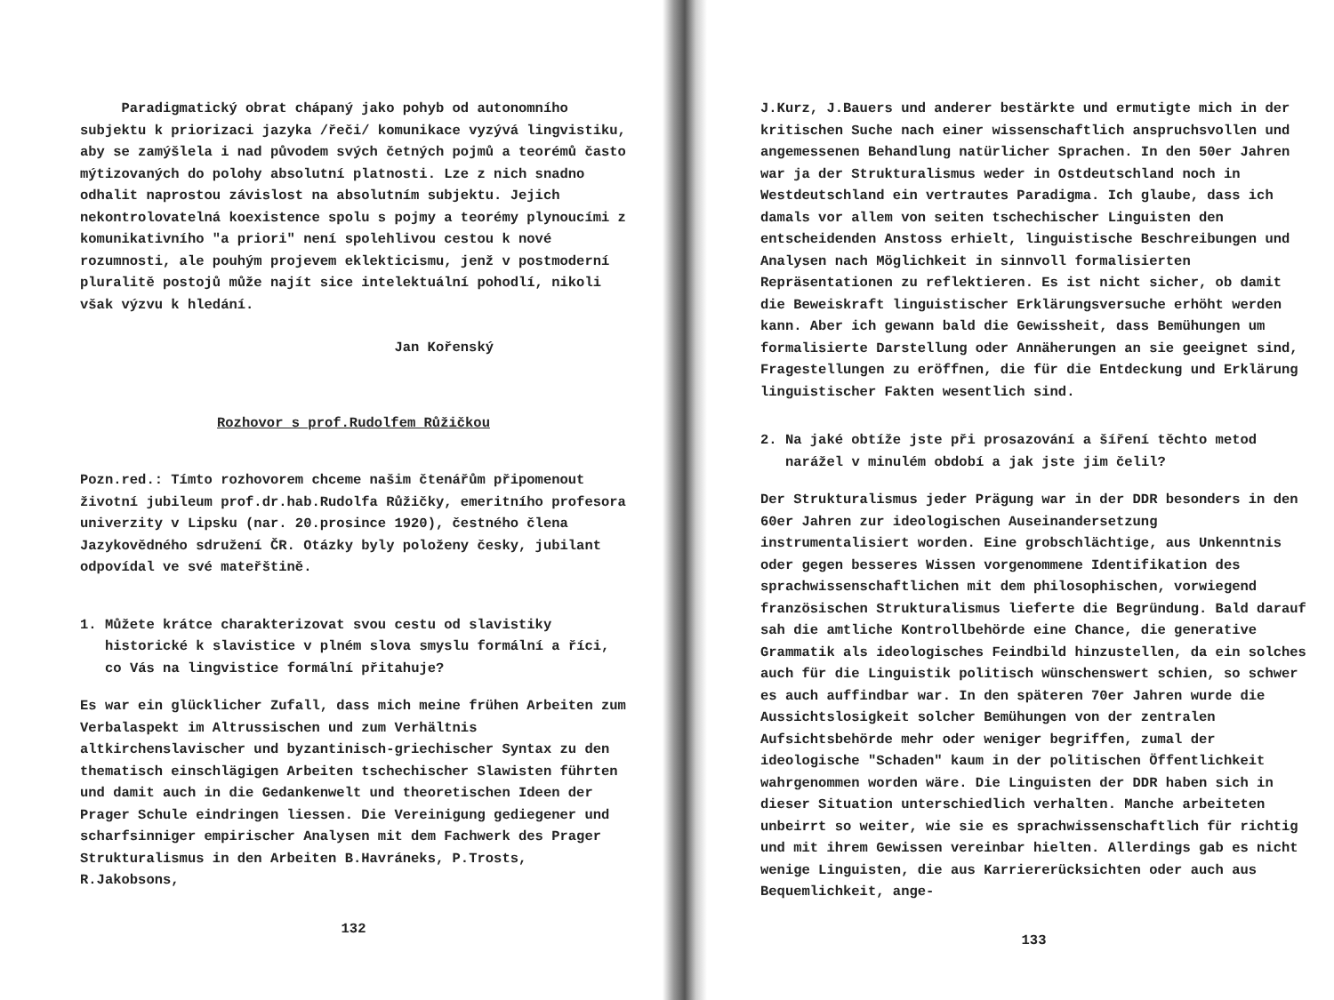Paradigmatický obrat chápaný jako pohyb od autonomního subjektu k priorizaci jazyka /řeči/ komunikace vyzývá lingvistiku, aby se zamýšlela i nad původem svých četných pojmů a teorémů často mýtizovaných do polohy absolutní platnosti. Lze z nich snadno odhalit naprostou závislost na absolutním subjektu. Jejich nekontrolovatelná koexistence spolu s pojmy a teorémy plynoucími z komunikativního "a priori" není spolehlivou cestou k nové rozumnosti, ale pouhým projevem eklekticismu, jenž v postmoderní pluralitě postojů může najít sice intelektuální pohodlí, nikoli však výzvu k hledání.
Jan Kořenský
Rozhovor s prof.Rudolfem Růžičkou
Pozn.red.: Tímto rozhovorem chceme našim čtenářům připomenout životní jubileum prof.dr.hab.Rudolfa Růžičky, emeritního profesora univerzity v Lipsku (nar. 20.prosince 1920), čestného člena Jazykovědného sdružení ČR. Otázky byly položeny česky, jubilant odpovídal ve své mateřštině.
1. Můžete krátce charakterizovat svou cestu od slavistiky historické k slavistice v plném slova smyslu formální a říci, co Vás na lingvistice formální přitahuje?
Es war ein glücklicher Zufall, dass mich meine frühen Arbeiten zum Verbalaspekt im Altrussischen und zum Verhältnis altkirchenslavischer und byzantinisch-griechischer Syntax zu den thematisch einschlägigen Arbeiten tschechischer Slawisten führten und damit auch in die Gedankenwelt und theoretischen Ideen der Prager Schule eindringen liessen. Die Vereinigung gediegener und scharfsinniger empirischer Analysen mit dem Fachwerk des Prager Strukturalismus in den Arbeiten B.Havráneks, P.Trosts, R.Jakobsons,
132
J.Kurz, J.Bauers und anderer bestärkte und ermutigte mich in der kritischen Suche nach einer wissenschaftlich anspruchsvollen und angemessenen Behandlung natürlicher Sprachen. In den 50er Jahren war ja der Strukturalismus weder in Ostdeutschland noch in Westdeutschland ein vertrautes Paradigma. Ich glaube, dass ich damals vor allem von seiten tschechischer Linguisten den entscheidenden Anstoss erhielt, linguistische Beschreibungen und Analysen nach Möglichkeit in sinnvoll formalisierten Repräsentationen zu reflektieren. Es ist nicht sicher, ob damit die Beweiskraft linguistischer Erklärungsversuche erhöht werden kann. Aber ich gewann bald die Gewissheit, dass Bemühungen um formalisierte Darstellung oder Annäherungen an sie geeignet sind, Fragestellungen zu eröffnen, die für die Entdeckung und Erklärung linguistischer Fakten wesentlich sind.
2. Na jaké obtíže jste při prosazování a šíření těchto metod narážel v minulém období a jak jste jim čelil?
Der Strukturalismus jeder Prägung war in der DDR besonders in den 60er Jahren zur ideologischen Auseinandersetzung instrumentalisiert worden. Eine grobschlächtige, aus Unkenntnis oder gegen besseres Wissen vorgenommene Identifikation des sprachwissenschaftlichen mit dem philosophischen, vorwiegend französischen Strukturalismus lieferte die Begründung. Bald darauf sah die amtliche Kontrollbehörde eine Chance, die generative Grammatik als ideologisches Feindbild hinzustellen, da ein solches auch für die Linguistik politisch wünschenswert schien, so schwer es auch auffindbar war. In den späteren 70er Jahren wurde die Aussichtslosigkeit solcher Bemühungen von der zentralen Aufsichtsbehörde mehr oder weniger begriffen, zumal der ideologische "Schaden" kaum in der politischen Öffentlichkeit wahrgenommen worden wäre. Die Linguisten der DDR haben sich in dieser Situation unterschiedlich verhalten. Manche arbeiteten unbeirrt so weiter, wie sie es sprachwissenschaftlich für richtig und mit ihrem Gewissen vereinbar hielten. Allerdings gab es nicht wenige Linguisten, die aus Karriererücksichten oder auch aus Bequemlichkeit, ange-
133